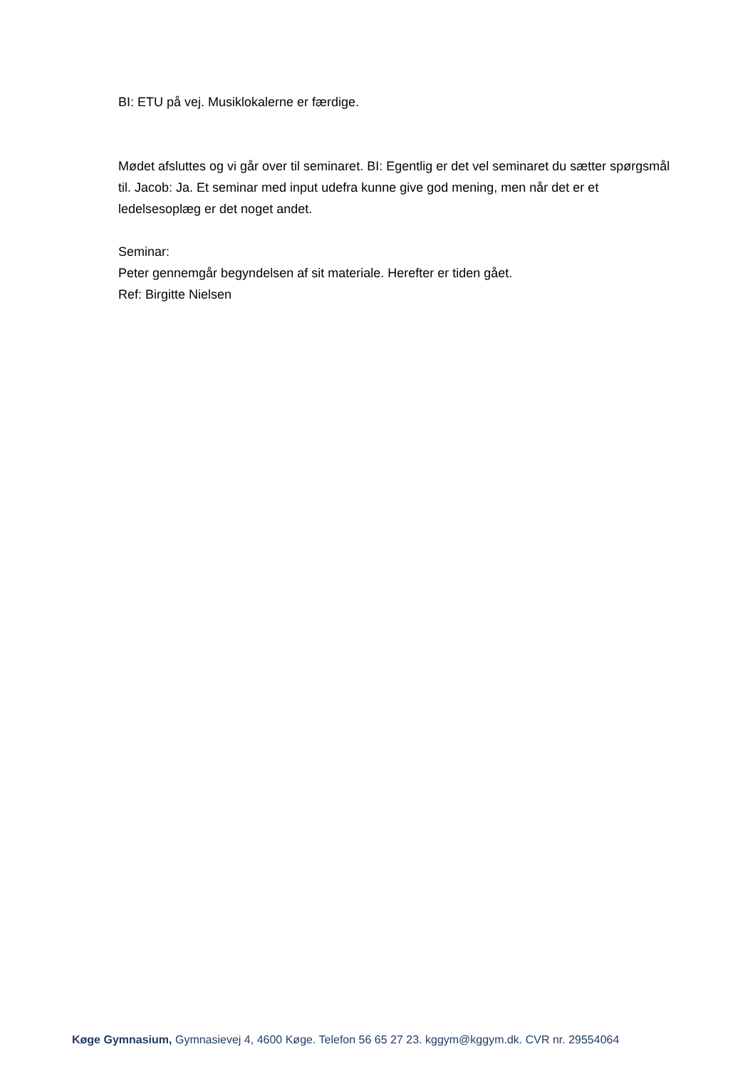BI: ETU på vej. Musiklokalerne er færdige.
Mødet afsluttes og vi går over til seminaret. BI: Egentlig er det vel seminaret du sætter spørgsmål til. Jacob: Ja. Et seminar med input udefra kunne give god mening, men når det er et ledelsesoplæg er det noget andet.
Seminar:
Peter gennemgår begyndelsen af sit materiale. Herefter er tiden gået.
Ref: Birgitte Nielsen
Køge Gymnasium, Gymnasievej 4, 4600 Køge. Telefon 56 65 27 23. kggym@kggym.dk. CVR nr. 29554064